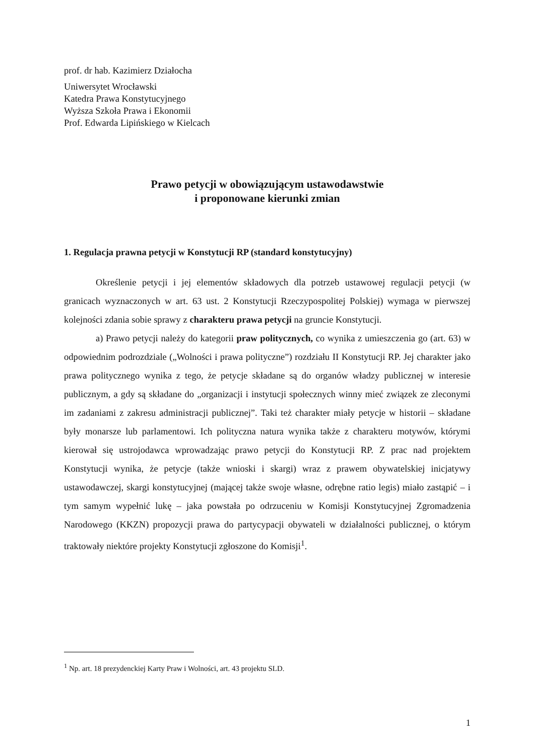prof. dr hab. Kazimierz Działocha
Uniwersytet Wrocławski
Katedra Prawa Konstytucyjnego
Wyższa Szkoła Prawa i Ekonomii
Prof. Edwarda Lipińskiego w Kielcach
Prawo petycji w obowiązującym ustawodawstwie
i proponowane kierunki zmian
1. Regulacja prawna petycji w Konstytucji RP (standard konstytucyjny)
Określenie petycji i jej elementów składowych dla potrzeb ustawowej regulacji petycji (w granicach wyznaczonych w art. 63 ust. 2 Konstytucji Rzeczypospolitej Polskiej) wymaga w pierwszej kolejności zdania sobie sprawy z charakteru prawa petycji na gruncie Konstytucji.
a) Prawo petycji należy do kategorii praw politycznych, co wynika z umieszczenia go (art. 63) w odpowiednim podrozdziale („Wolności i prawa polityczne”) rozdziału II Konstytucji RP. Jej charakter jako prawa politycznego wynika z tego, że petycje składane są do organów władzy publicznej w interesie publicznym, a gdy są składane do „organizacji i instytucji społecznych winny mieć związek ze zleconymi im zadaniami z zakresu administracji publicznej”. Taki też charakter miały petycje w historii – składane były monarsze lub parlamentowi. Ich polityczna natura wynika także z charakteru motywów, którymi kierował się ustrojodawca wprowadzając prawo petycji do Konstytucji RP. Z prac nad projektem Konstytucji wynika, że petycje (także wnioski i skargi) wraz z prawem obywatelskiej inicjatywy ustawodawczej, skargi konstytucyjnej (mającej także swoje własne, odrębne ratio legis) miało zastąpić – i tym samym wypełnić lukę – jaka powstała po odrzuceniu w Komisji Konstytucyjnej Zgromadzenia Narodowego (KKZN) propozycji prawa do partycypacji obywateli w działalności publicznej, o którym traktowały niektóre projekty Konstytucji zgłoszone do Komisji<sup>1</sup>.
<sup>1</sup> Np. art. 18 prezydenckiej Karty Praw i Wolności, art. 43 projektu SLD.
1